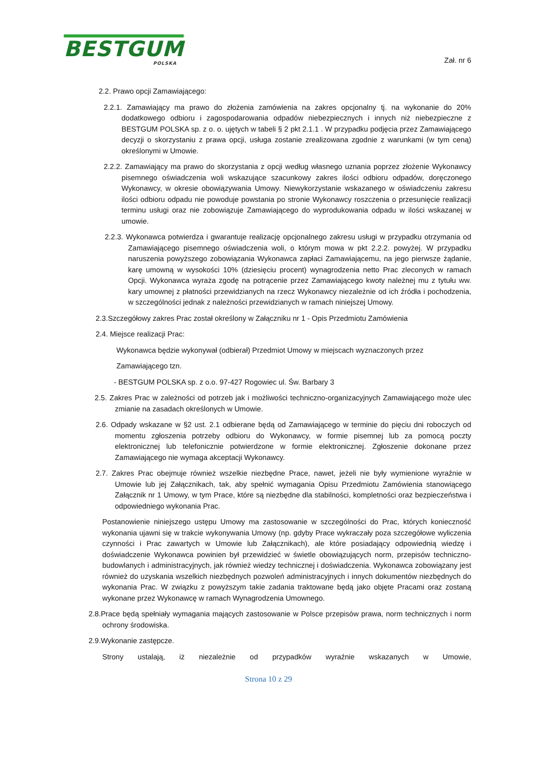BESTGUM
POLSKA
Zał. nr 6
2.2. Prawo opcji Zamawiającego:
2.2.1. Zamawiający ma prawo do złożenia zamówienia na zakres opcjonalny tj. na wykonanie do 20% dodatkowego odbioru i zagospodarowania odpadów niebezpiecznych i innych niż niebezpieczne z BESTGUM POLSKA sp. z o. o. ujętych w tabeli § 2 pkt 2.1.1 . W przypadku podjęcia przez Zamawiającego decyzji o skorzystaniu z prawa opcji, usługa zostanie zrealizowana zgodnie z warunkami (w tym ceną) określonymi w Umowie.
2.2.2. Zamawiający ma prawo do skorzystania z opcji według własnego uznania poprzez złożenie Wykonawcy pisemnego oświadczenia woli wskazujące szacunkowy zakres ilości odbioru odpadów, doręczonego Wykonawcy, w okresie obowiązywania Umowy. Niewykorzystanie wskazanego w oświadczeniu zakresu ilości odbioru odpadu nie powoduje powstania po stronie Wykonawcy roszczenia o przesunięcie realizacji terminu usługi oraz nie zobowiązuje Zamawiającego do wyprodukowania odpadu w ilości wskazanej w umowie.
2.2.3. Wykonawca potwierdza i gwarantuje realizację opcjonalnego zakresu usługi w przypadku otrzymania od Zamawiającego pisemnego oświadczenia woli, o którym mowa w pkt 2.2.2. powyżej. W przypadku naruszenia powyższego zobowiązania Wykonawca zapłaci Zamawiającemu, na jego pierwsze żądanie, karę umowną w wysokości 10% (dziesięciu procent) wynagrodzenia netto Prac zleconych w ramach Opcji. Wykonawca wyraża zgodę na potrącenie przez Zamawiającego kwoty należnej mu z tytułu ww. kary umownej z płatności przewidzianych na rzecz Wykonawcy niezależnie od ich źródła i pochodzenia, w szczególności jednak z należności przewidzianych w ramach niniejszej Umowy.
2.3.Szczegółowy zakres Prac został określony w Załączniku nr 1 - Opis Przedmiotu Zamówienia
2.4. Miejsce realizacji Prac:
Wykonawca będzie wykonywał (odbierał) Przedmiot Umowy w miejscach wyznaczonych przez
Zamawiającego tzn.
- BESTGUM POLSKA sp. z o.o. 97-427 Rogowiec ul. Św. Barbary 3
2.5. Zakres Prac w zależności od potrzeb jak i możliwości techniczno-organizacyjnych Zamawiającego może ulec zmianie na zasadach określonych w Umowie.
2.6. Odpady wskazane w §2 ust. 2.1 odbierane będą od Zamawiającego w terminie do pięciu dni roboczych od momentu zgłoszenia potrzeby odbioru do Wykonawcy, w formie pisemnej lub za pomocą poczty elektronicznej lub telefonicznie potwierdzone w formie elektronicznej. Zgłoszenie dokonane przez Zamawiającego nie wymaga akceptacji Wykonawcy.
2.7. Zakres Prac obejmuje również wszelkie niezbędne Prace, nawet, jeżeli nie były wymienione wyraźnie w Umowie lub jej Załącznikach, tak, aby spełnić wymagania Opisu Przedmiotu Zamówienia stanowiącego Załącznik nr 1 Umowy, w tym Prace, które są niezbędne dla stabilności, kompletności oraz bezpieczeństwa i odpowiedniego wykonania Prac.
Postanowienie niniejszego ustępu Umowy ma zastosowanie w szczególności do Prac, których konieczność wykonania ujawni się w trakcie wykonywania Umowy (np. gdyby Prace wykraczały poza szczegółowe wyliczenia czynności i Prac zawartych w Umowie lub Załącznikach), ale które posiadający odpowiednią wiedzę i doświadczenie Wykonawca powinien był przewidzieć w świetle obowiązujących norm, przepisów techniczno-budowlanych i administracyjnych, jak również wiedzy technicznej i doświadczenia. Wykonawca zobowiązany jest również do uzyskania wszelkich niezbędnych pozwoleń administracyjnych i innych dokumentów niezbędnych do wykonania Prac. W związku z powyższym takie zadania traktowane będą jako objęte Pracami oraz zostaną wykonane przez Wykonawcę w ramach Wynagrodzenia Umownego.
2.8.Prace będą spełniały wymagania mających zastosowanie w Polsce przepisów prawa, norm technicznych i norm ochrony środowiska.
2.9.Wykonanie zastępcze.
Strony ustalają, iż niezależnie od przypadków wyraźnie wskazanych w Umowie,
Strona 10 z 29